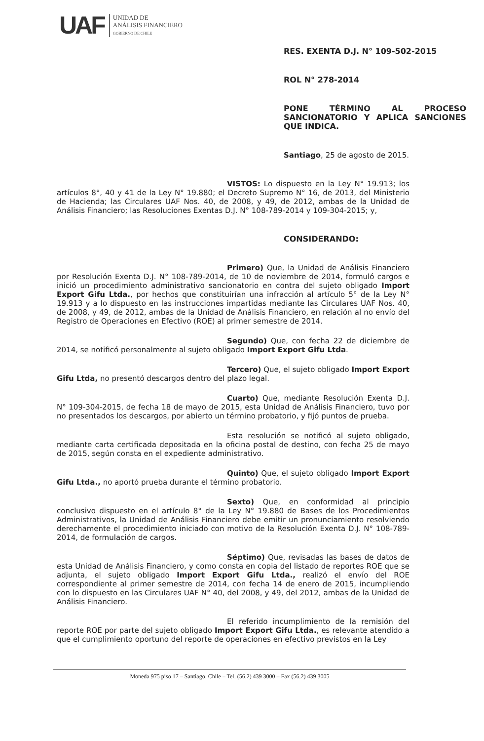UAF
UNIDAD DE
ANÁLISIS FINANCIERO
GOBIERNO DE CHILE
RES. EXENTA D.J. N° 109-502-2015
ROL N° 278-2014
PONE TÉRMINO AL PROCESO SANCIONATORIO Y APLICA SANCIONES QUE INDICA.
Santiago, 25 de agosto de 2015.
VISTOS: Lo dispuesto en la Ley N° 19.913; los artículos 8°, 40 y 41 de la Ley N° 19.880; el Decreto Supremo N° 16, de 2013, del Ministerio de Hacienda; las Circulares UAF Nos. 40, de 2008, y 49, de 2012, ambas de la Unidad de Análisis Financiero; las Resoluciones Exentas D.J. N° 108-789-2014 y 109-304-2015; y,
CONSIDERANDO:
Primero) Que, la Unidad de Análisis Financiero por Resolución Exenta D.J. N° 108-789-2014, de 10 de noviembre de 2014, formuló cargos e inició un procedimiento administrativo sancionatorio en contra del sujeto obligado Import Export Gifu Ltda., por hechos que constituirían una infracción al artículo 5° de la Ley N° 19.913 y a lo dispuesto en las instrucciones impartidas mediante las Circulares UAF Nos. 40, de 2008, y 49, de 2012, ambas de la Unidad de Análisis Financiero, en relación al no envío del Registro de Operaciones en Efectivo (ROE) al primer semestre de 2014.
Segundo) Que, con fecha 22 de diciembre de 2014, se notificó personalmente al sujeto obligado Import Export Gifu Ltda.
Tercero) Que, el sujeto obligado Import Export Gifu Ltda, no presentó descargos dentro del plazo legal.
Cuarto) Que, mediante Resolución Exenta D.J. N° 109-304-2015, de fecha 18 de mayo de 2015, esta Unidad de Análisis Financiero, tuvo por no presentados los descargos, por abierto un término probatorio, y fijó puntos de prueba.
Esta resolución se notificó al sujeto obligado, mediante carta certificada depositada en la oficina postal de destino, con fecha 25 de mayo de 2015, según consta en el expediente administrativo.
Quinto) Que, el sujeto obligado Import Export Gifu Ltda., no aportó prueba durante el término probatorio.
Sexto) Que, en conformidad al principio conclusivo dispuesto en el artículo 8° de la Ley N° 19.880 de Bases de los Procedimientos Administrativos, la Unidad de Análisis Financiero debe emitir un pronunciamiento resolviendo derechamente el procedimiento iniciado con motivo de la Resolución Exenta D.J. N° 108-789-2014, de formulación de cargos.
Séptimo) Que, revisadas las bases de datos de esta Unidad de Análisis Financiero, y como consta en copia del listado de reportes ROE que se adjunta, el sujeto obligado Import Export Gifu Ltda., realizó el envío del ROE correspondiente al primer semestre de 2014, con fecha 14 de enero de 2015, incumpliendo con lo dispuesto en las Circulares UAF N° 40, del 2008, y 49, del 2012, ambas de la Unidad de Análisis Financiero.
El referido incumplimiento de la remisión del reporte ROE por parte del sujeto obligado Import Export Gifu Ltda., es relevante atendido a que el cumplimiento oportuno del reporte de operaciones en efectivo previstos en la Ley
Moneda 975 piso 17 – Santiago, Chile – Tel. (56.2) 439 3000 – Fax (56.2) 439 3005